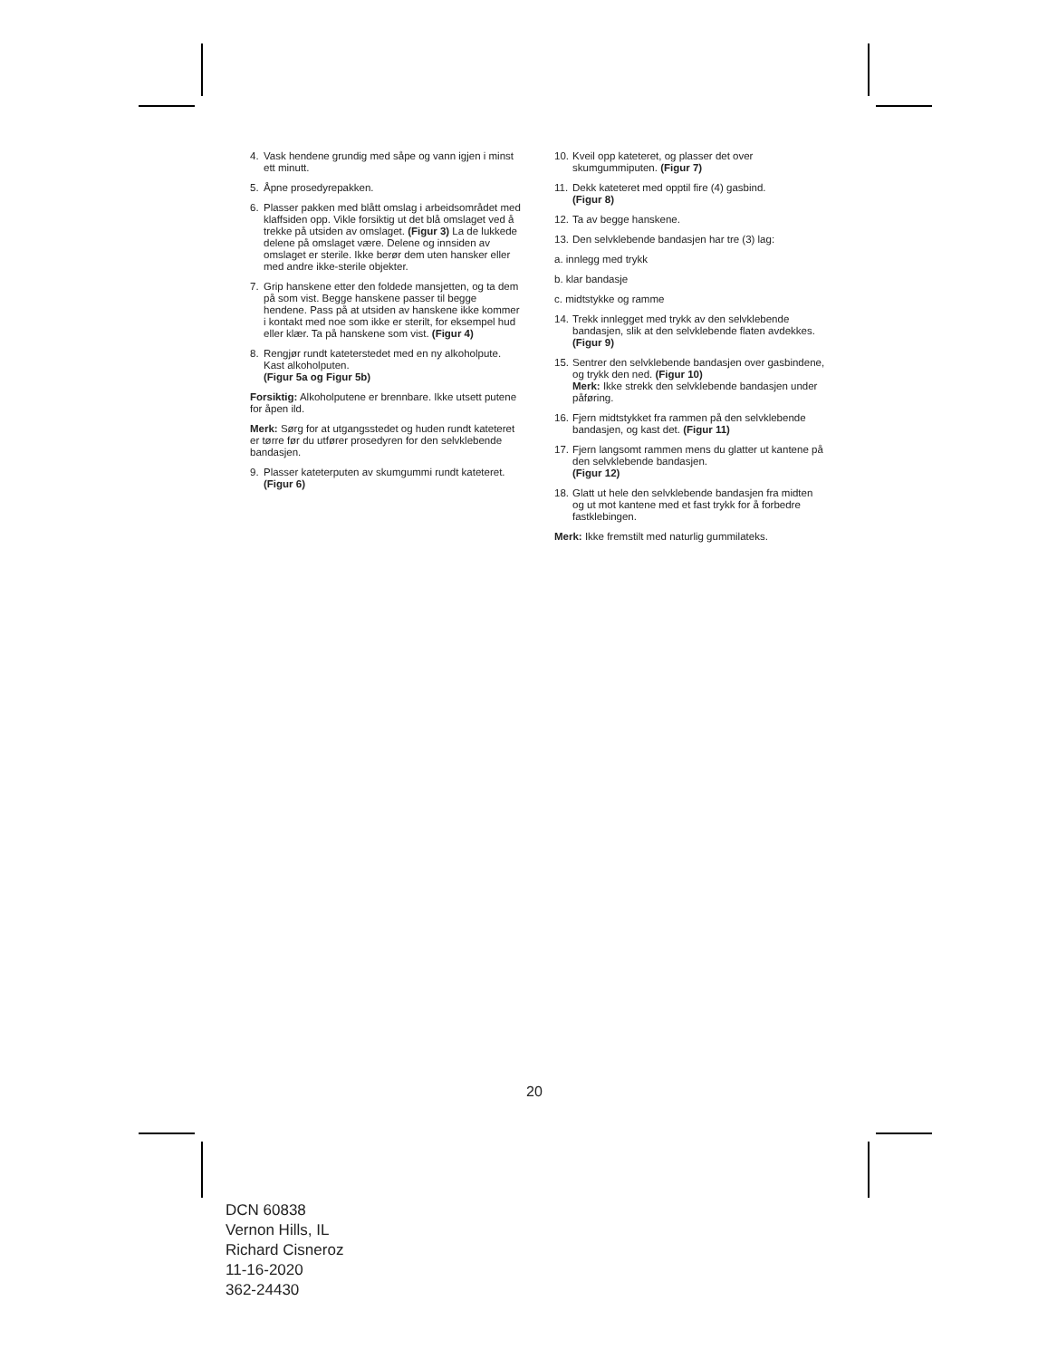4. Vask hendene grundig med såpe og vann igjen i minst ett minutt.
5. Åpne prosedyrepakken.
6. Plasser pakken med blått omslag i arbeidsområdet med klaffsiden opp. Vikle forsiktig ut det blå omslaget ved å trekke på utsiden av omslaget. (Figur 3) La de lukkede delene på omslaget være. Delene og innsiden av omslaget er sterile. Ikke berør dem uten hansker eller med andre ikke-sterile objekter.
7. Grip hanskene etter den foldede mansjetten, og ta dem på som vist. Begge hanskene passer til begge hendene. Pass på at utsiden av hanskene ikke kommer i kontakt med noe som ikke er sterilt, for eksempel hud eller klær. Ta på hanskene som vist. (Figur 4)
8. Rengjør rundt kateterstedet med en ny alkoholpute. Kast alkoholputen.
(Figur 5a og Figur 5b)
Forsiktig: Alkoholputene er brennbare. Ikke utsett putene for åpen ild.
Merk: Sørg for at utgangsstedet og huden rundt kateteret er tørre før du utfører prosedyren for den selvklebende bandasjen.
9. Plasser kateterputen av skumgummi rundt kateteret. (Figur 6)
10. Kveil opp kateteret, og plasser det over skumgummiputen. (Figur 7)
11. Dekk kateteret med opptil fire (4) gasbind.
(Figur 8)
12. Ta av begge hanskene.
13. Den selvklebende bandasjen har tre (3) lag:
a. innlegg med trykk
b. klar bandasje
c. midtstykke og ramme
14. Trekk innlegget med trykk av den selvklebende bandasjen, slik at den selvklebende flaten avdekkes. (Figur 9)
15. Sentrer den selvklebende bandasjen over gasbindene, og trykk den ned. (Figur 10)
Merk: Ikke strekk den selvklebende bandasjen under påføring.
16. Fjern midtstykket fra rammen på den selvklebende bandasjen, og kast det. (Figur 11)
17. Fjern langsomt rammen mens du glatter ut kantene på den selvklebende bandasjen.
(Figur 12)
18. Glatt ut hele den selvklebende bandasjen fra midten og ut mot kantene med et fast trykk for å forbedre fastklebingen.
Merk: Ikke fremstilt med naturlig gummilateks.
20
DCN 60838
Vernon Hills, IL
Richard Cisneroz
11-16-2020
362-24430